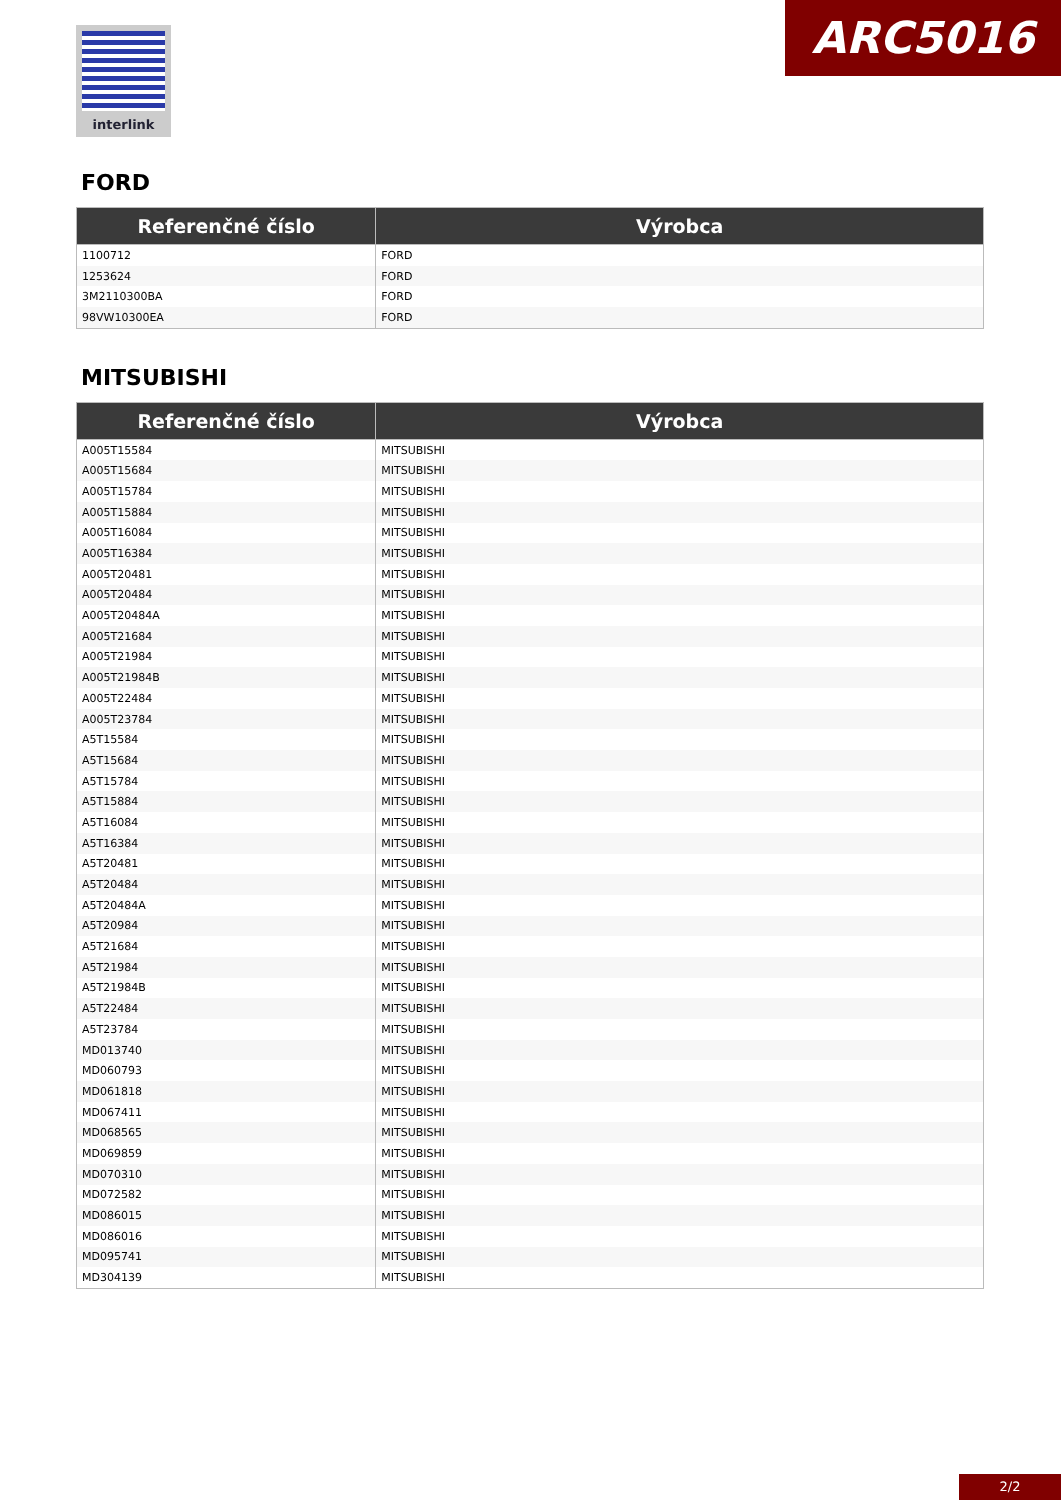interlink ARC5016
FORD
| Referenčné číslo | Výrobca |
| --- | --- |
| 1100712 | FORD |
| 1253624 | FORD |
| 3M2110300BA | FORD |
| 98VW10300EA | FORD |
MITSUBISHI
| Referenčné číslo | Výrobca |
| --- | --- |
| A005T15584 | MITSUBISHI |
| A005T15684 | MITSUBISHI |
| A005T15784 | MITSUBISHI |
| A005T15884 | MITSUBISHI |
| A005T16084 | MITSUBISHI |
| A005T16384 | MITSUBISHI |
| A005T20481 | MITSUBISHI |
| A005T20484 | MITSUBISHI |
| A005T20484A | MITSUBISHI |
| A005T21684 | MITSUBISHI |
| A005T21984 | MITSUBISHI |
| A005T21984B | MITSUBISHI |
| A005T22484 | MITSUBISHI |
| A005T23784 | MITSUBISHI |
| A5T15584 | MITSUBISHI |
| A5T15684 | MITSUBISHI |
| A5T15784 | MITSUBISHI |
| A5T15884 | MITSUBISHI |
| A5T16084 | MITSUBISHI |
| A5T16384 | MITSUBISHI |
| A5T20481 | MITSUBISHI |
| A5T20484 | MITSUBISHI |
| A5T20484A | MITSUBISHI |
| A5T20984 | MITSUBISHI |
| A5T21684 | MITSUBISHI |
| A5T21984 | MITSUBISHI |
| A5T21984B | MITSUBISHI |
| A5T22484 | MITSUBISHI |
| A5T23784 | MITSUBISHI |
| MD013740 | MITSUBISHI |
| MD060793 | MITSUBISHI |
| MD061818 | MITSUBISHI |
| MD067411 | MITSUBISHI |
| MD068565 | MITSUBISHI |
| MD069859 | MITSUBISHI |
| MD070310 | MITSUBISHI |
| MD072582 | MITSUBISHI |
| MD086015 | MITSUBISHI |
| MD086016 | MITSUBISHI |
| MD095741 | MITSUBISHI |
| MD304139 | MITSUBISHI |
2/2